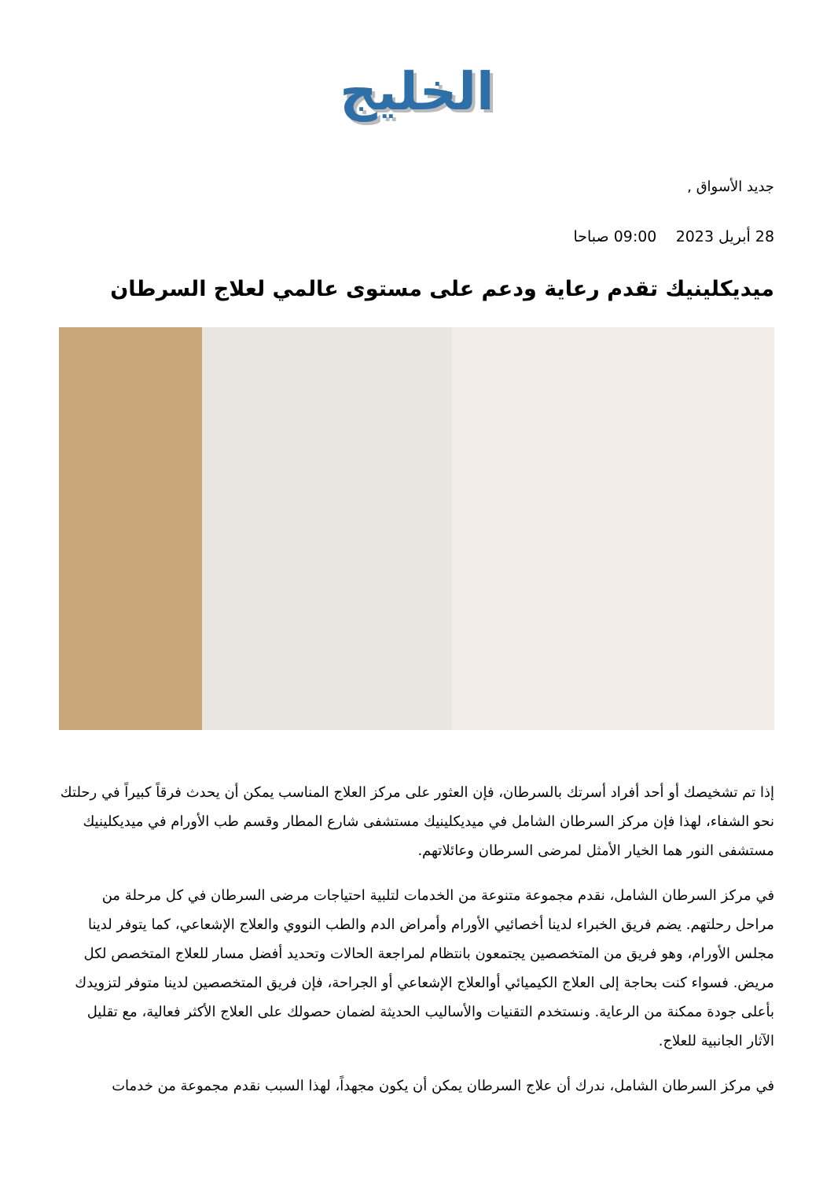الخليج
جديد الأسواق ,
28 أبريل 2023 09:00 صباحا
ميديكلينيك تقدم رعاية ودعم على مستوى عالمي لعلاج السرطان
إذا تم تشخيصك أو أحد أفراد أسرتك بالسرطان، فإن العثور على مركز العلاج المناسب يمكن أن يحدث فرقاً كبيراً في رحلتك نحو الشفاء، لهذا فإن مركز السرطان الشامل في ميديكلينيك مستشفى شارع المطار وقسم طب الأورام في ميديكلينيك مستشفى النور هما الخيار الأمثل لمرضى السرطان وعائلاتهم.
في مركز السرطان الشامل، نقدم مجموعة متنوعة من الخدمات لتلبية احتياجات مرضى السرطان في كل مرحلة من مراحل رحلتهم. يضم فريق الخبراء لدينا أخصائيي الأورام وأمراض الدم والطب النووي والعلاج الإشعاعي، كما يتوفر لدينا مجلس الأورام، وهو فريق من المتخصصين يجتمعون بانتظام لمراجعة الحالات وتحديد أفضل مسار للعلاج المتخصص لكل مريض. فسواء كنت بحاجة إلى العلاج الكيميائي أوالعلاج الإشعاعي أو الجراحة، فإن فريق المتخصصين لدينا متوفر لتزويدك بأعلى جودة ممكنة من الرعاية. ونستخدم التقنيات والأساليب الحديثة لضمان حصولك على العلاج الأكثر فعالية، مع تقليل الآثار الجانبية للعلاج.
في مركز السرطان الشامل، ندرك أن علاج السرطان يمكن أن يكون مجهداً، لهذا السبب نقدم مجموعة من خدمات